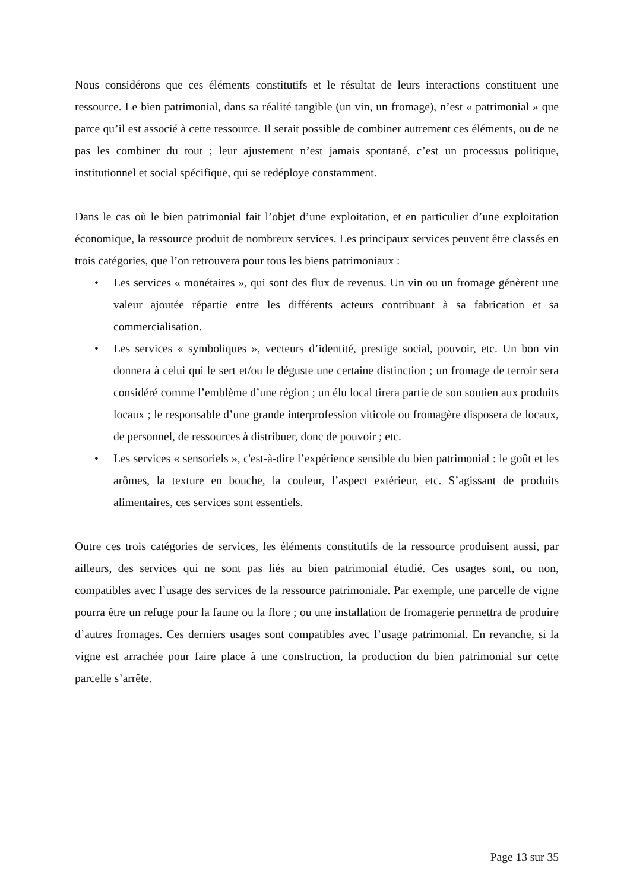Nous considérons que ces éléments constitutifs et le résultat de leurs interactions constituent une ressource. Le bien patrimonial, dans sa réalité tangible (un vin, un fromage), n’est « patrimonial » que parce qu’il est associé à cette ressource. Il serait possible de combiner autrement ces éléments, ou de ne pas les combiner du tout ; leur ajustement n’est jamais spontané, c’est un processus politique, institutionnel et social spécifique, qui se redéploye constamment.
Dans le cas où le bien patrimonial fait l’objet d’une exploitation, et en particulier d’une exploitation économique, la ressource produit de nombreux services. Les principaux services peuvent être classés en trois catégories, que l’on retrouvera pour tous les biens patrimoniaux :
• Les services « monétaires », qui sont des flux de revenus. Un vin ou un fromage génèrent une valeur ajoutée répartie entre les différents acteurs contribuant à sa fabrication et sa commercialisation.
• Les services « symboliques », vecteurs d’identité, prestige social, pouvoir, etc. Un bon vin donnera à celui qui le sert et/ou le déguste une certaine distinction ; un fromage de terroir sera considéré comme l’emblème d’une région ; un élu local tirera partie de son soutien aux produits locaux ; le responsable d’une grande interprofession viticole ou fromagère disposera de locaux, de personnel, de ressources à distribuer, donc de pouvoir ; etc.
• Les services « sensoriels », c'est-à-dire l’expérience sensible du bien patrimonial : le goût et les arômes, la texture en bouche, la couleur, l’aspect extérieur, etc. S’agissant de produits alimentaires, ces services sont essentiels.
Outre ces trois catégories de services, les éléments constitutifs de la ressource produisent aussi, par ailleurs, des services qui ne sont pas liés au bien patrimonial étudié. Ces usages sont, ou non, compatibles avec l’usage des services de la ressource patrimoniale. Par exemple, une parcelle de vigne pourra être un refuge pour la faune ou la flore ; ou une installation de fromagerie permettra de produire d’autres fromages. Ces derniers usages sont compatibles avec l’usage patrimonial. En revanche, si la vigne est arrachée pour faire place à une construction, la production du bien patrimonial sur cette parcelle s’arrête.
Page 13 sur 35